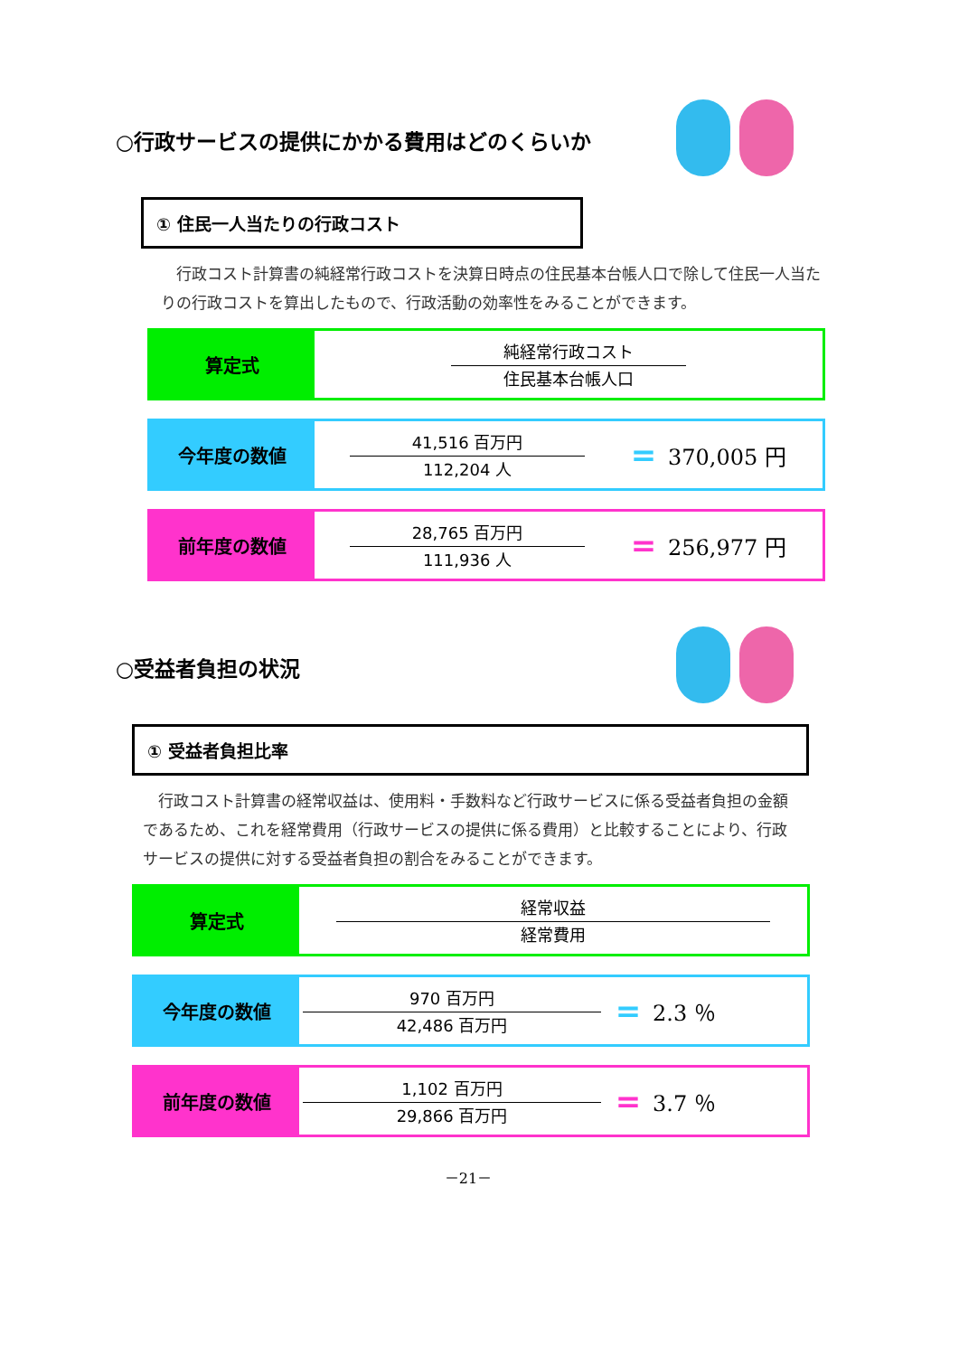○行政サービスの提供にかかる費用はどのくらいか
① 住民一人当たりの行政コスト
　行政コスト計算書の純経常行政コストを決算日時点の住民基本台帳人口で除して住民一人当たりの行政コストを算出したもので、行政活動の効率性をみることができます。
| 算定式 | 純経常行政コスト 住民基本台帳人口 |
| 今年度の数値 | 41,516 百万円 112,204 人 | = | 370,005 円 |
| 前年度の数値 | 28,765 百万円 111,936 人 | = | 256,977 円 |
○受益者負担の状況
① 受益者負担比率
　行政コスト計算書の経常収益は、使用料・手数料など行政サービスに係る受益者負担の金額であるため、これを経常費用（行政サービスの提供に係る費用）と比較することにより、行政サービスの提供に対する受益者負担の割合をみることができます。
| 算定式 | 経常収益 経常費用 |
| 今年度の数値 | 970 百万円 42,486 百万円 | = | 2.3 ％ |
| 前年度の数値 | 1,102 百万円 29,866 百万円 | = | 3.7 ％ |
－21－